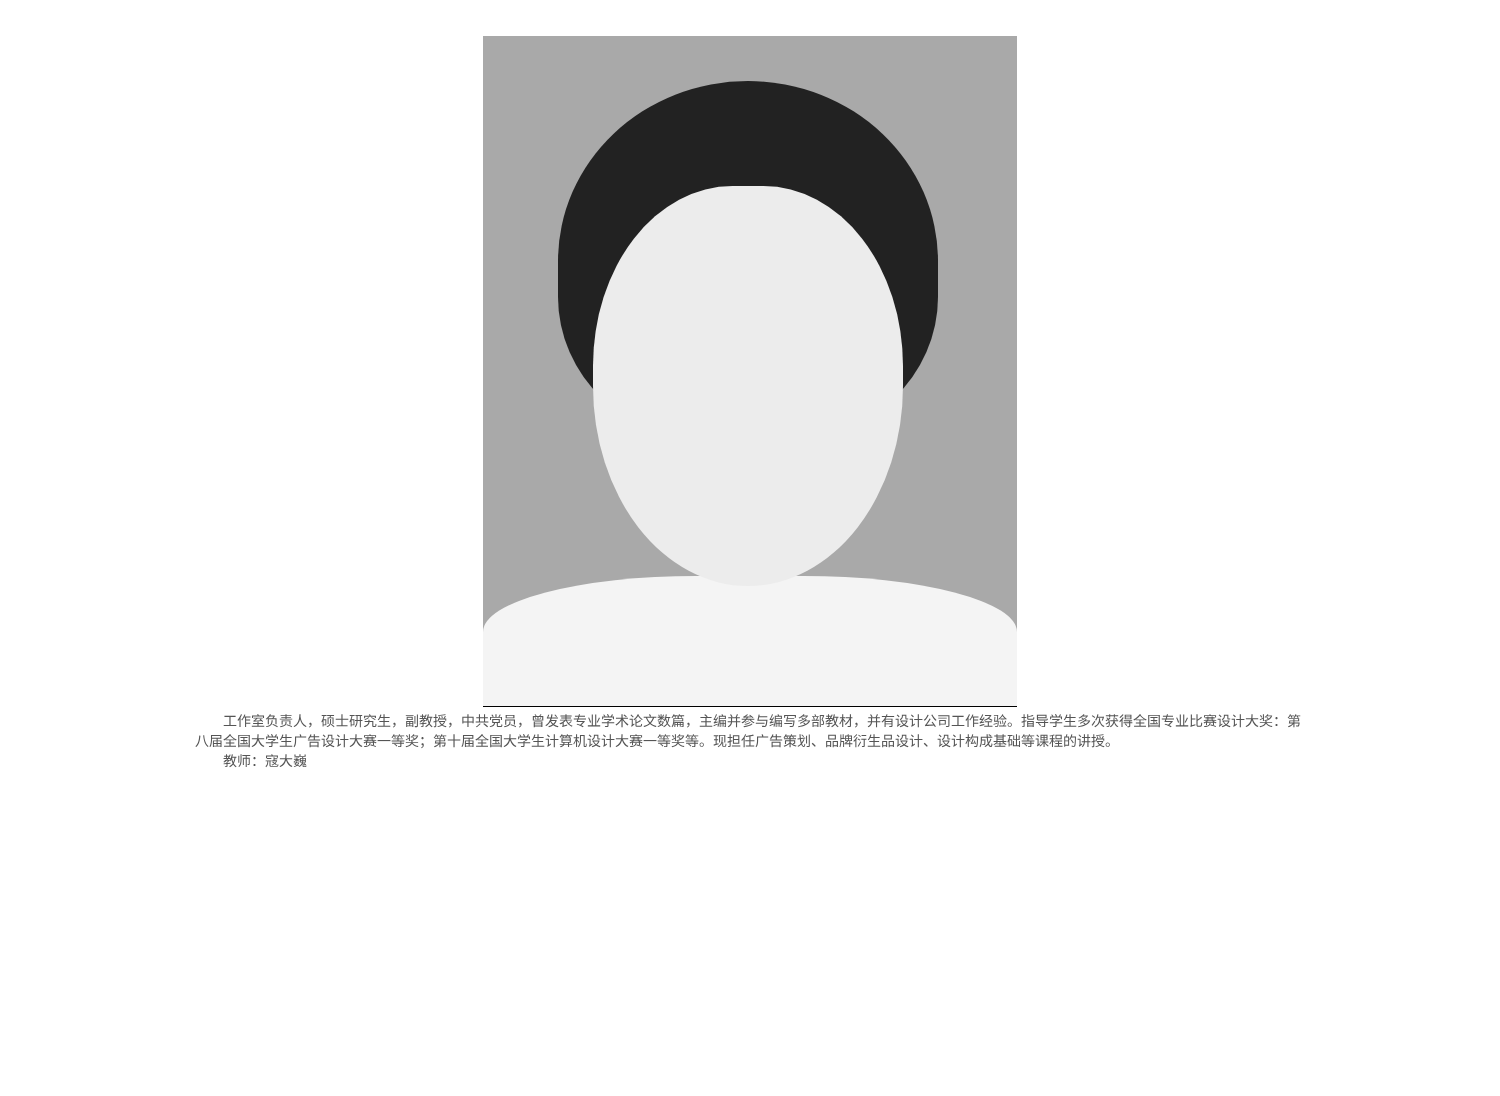工作室负责人，硕士研究生，副教授，中共党员，曾发表专业学术论文数篇，主编并参与编写多部教材，并有设计公司工作经验。指导学生多次获得全国专业比赛设计大奖：第八届全国大学生广告设计大赛一等奖；第十届全国大学生计算机设计大赛一等奖等。现担任广告策划、品牌衍生品设计、设计构成基础等课程的讲授。
教师：寇大巍